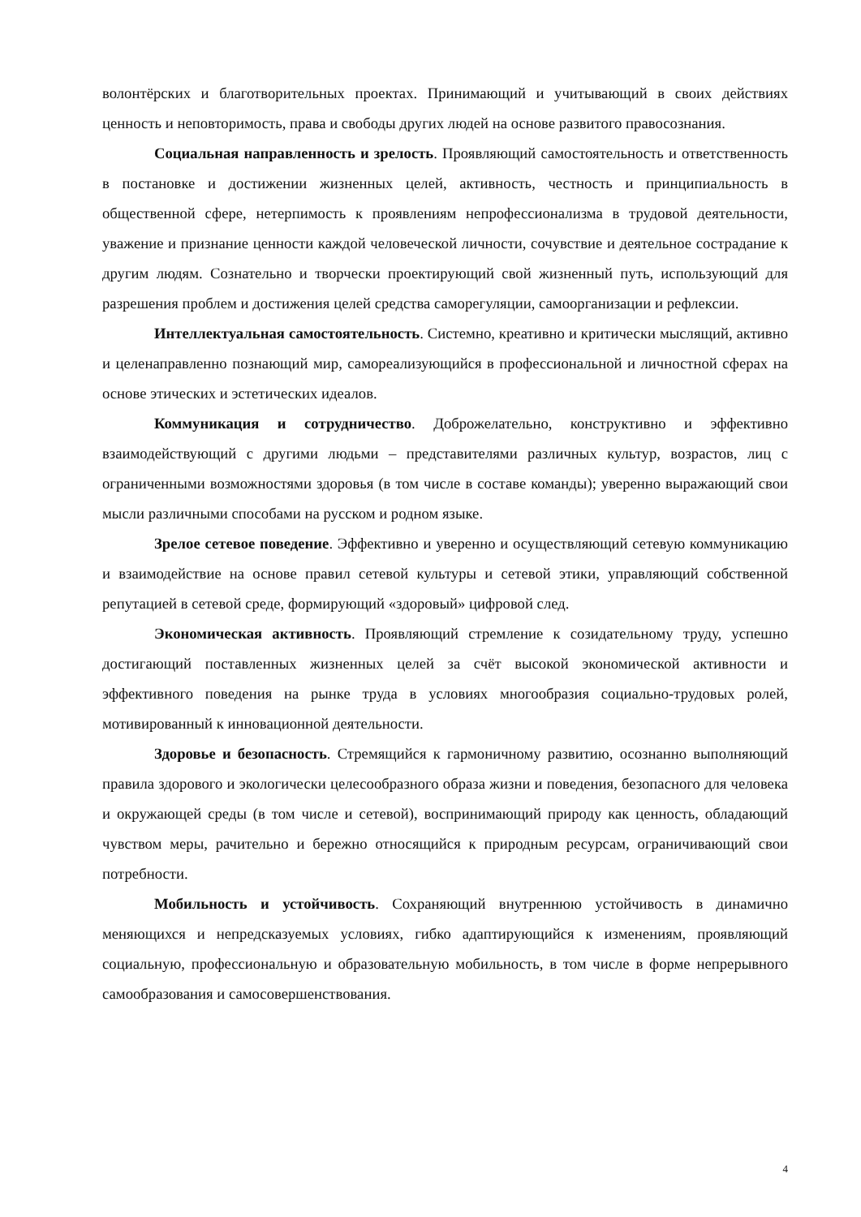волонтёрских и благотворительных проектах. Принимающий и учитывающий в своих действиях ценность и неповторимость, права и свободы других людей на основе развитого правосознания.
Социальная направленность и зрелость. Проявляющий самостоятельность и ответственность в постановке и достижении жизненных целей, активность, честность и принципиальность в общественной сфере, нетерпимость к проявлениям непрофессионализма в трудовой деятельности, уважение и признание ценности каждой человеческой личности, сочувствие и деятельное сострадание к другим людям. Сознательно и творчески проектирующий свой жизненный путь, использующий для разрешения проблем и достижения целей средства саморегуляции, самоорганизации и рефлексии.
Интеллектуальная самостоятельность. Системно, креативно и критически мыслящий, активно и целенаправленно познающий мир, самореализующийся в профессиональной и личностной сферах на основе этических и эстетических идеалов.
Коммуникация и сотрудничество. Доброжелательно, конструктивно и эффективно взаимодействующий с другими людьми – представителями различных культур, возрастов, лиц с ограниченными возможностями здоровья (в том числе в составе команды); уверенно выражающий свои мысли различными способами на русском и родном языке.
Зрелое сетевое поведение. Эффективно и уверенно и осуществляющий сетевую коммуникацию и взаимодействие на основе правил сетевой культуры и сетевой этики, управляющий собственной репутацией в сетевой среде, формирующий «здоровый» цифровой след.
Экономическая активность. Проявляющий стремление к созидательному труду, успешно достигающий поставленных жизненных целей за счёт высокой экономической активности и эффективного поведения на рынке труда в условиях многообразия социально-трудовых ролей, мотивированный к инновационной деятельности.
Здоровье и безопасность. Стремящийся к гармоничному развитию, осознанно выполняющий правила здорового и экологически целесообразного образа жизни и поведения, безопасного для человека и окружающей среды (в том числе и сетевой), воспринимающий природу как ценность, обладающий чувством меры, рачительно и бережно относящийся к природным ресурсам, ограничивающий свои потребности.
Мобильность и устойчивость. Сохраняющий внутреннюю устойчивость в динамично меняющихся и непредсказуемых условиях, гибко адаптирующийся к изменениям, проявляющий социальную, профессиональную и образовательную мобильность, в том числе в форме непрерывного самообразования и самосовершенствования.
4